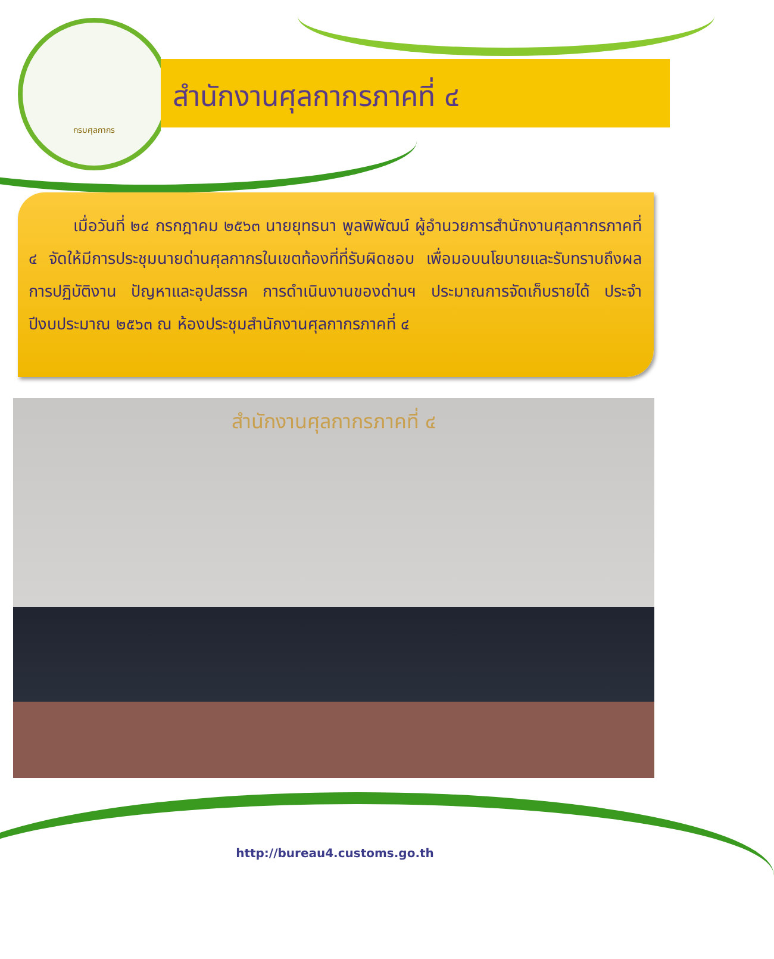กรมศุลกากร
สำนักงานศุลกากรภาคที่ ๔
เมื่อวันที่ ๒๔ กรกฎาคม ๒๕๖๓ นายยุทธนา พูลพิพัฒน์ ผู้อำนวยการสำนักงานศุลกากรภาคที่ ๔ จัดให้มีการประชุมนายด่านศุลกากรในเขตท้องที่ที่รับผิดชอบ เพื่อมอบนโยบายและรับทราบถึงผลการปฏิบัติงาน ปัญหาและอุปสรรค การดำเนินงานของด่านฯ ประมาณการจัดเก็บรายได้ ประจำปีงบประมาณ ๒๕๖๓ ณ ห้องประชุมสำนักงานศุลกากรภาคที่ ๔
สำนักงานศุลกากรภาคที่ ๔
http://bureau4.customs.go.th